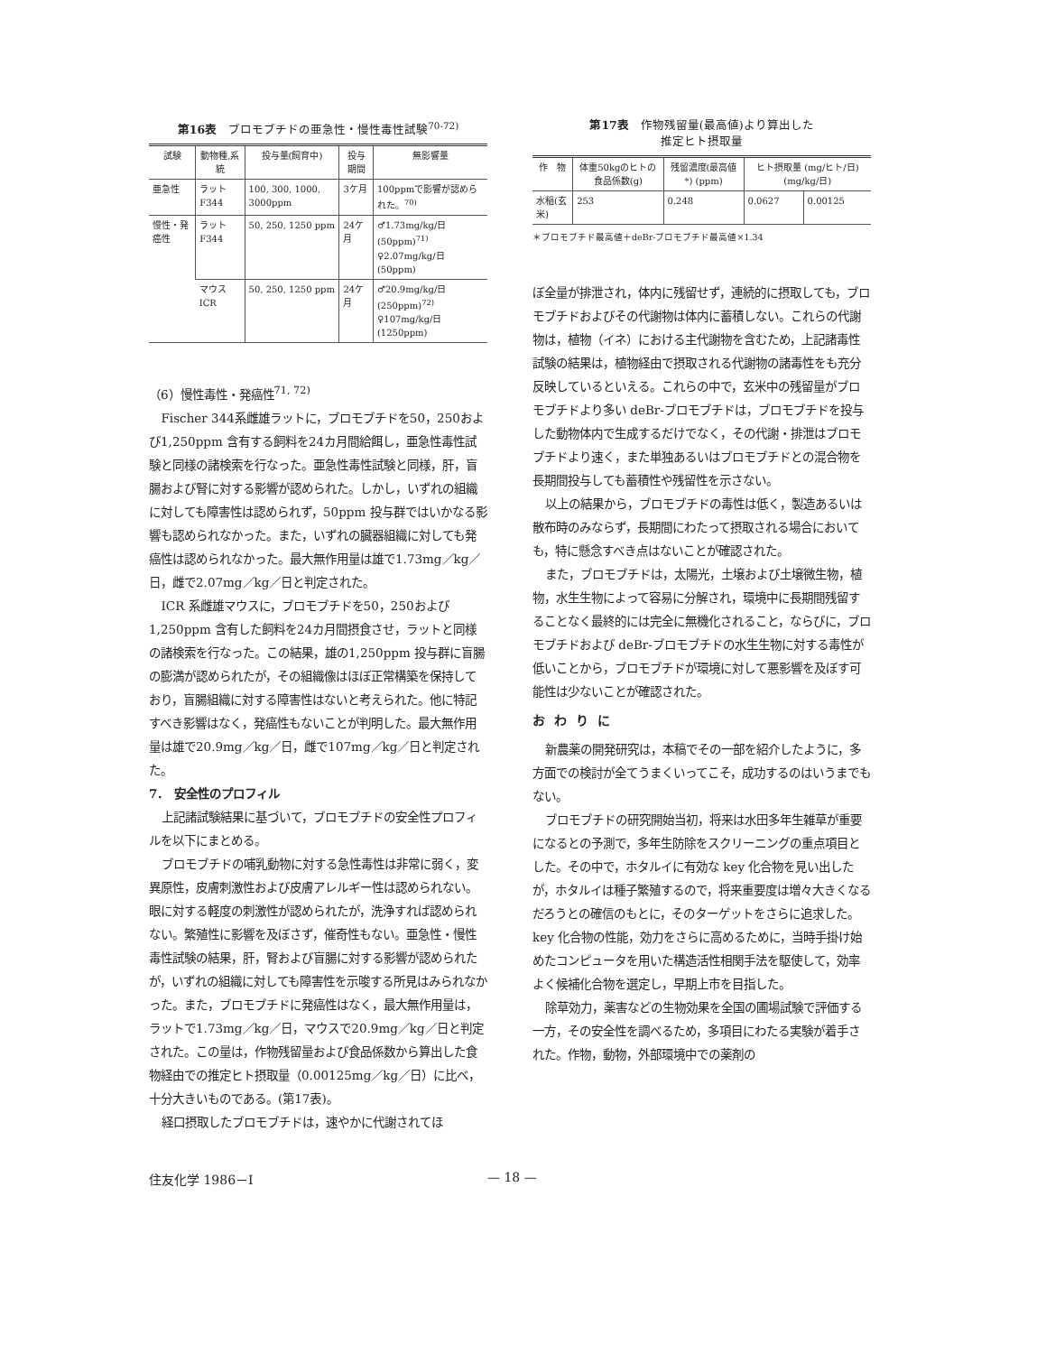第16表　ブロモブチドの亜急性・慢性毒性試験<sup>70-72)</sup>
| 試験 | 動物種,系統 | 投与量(飼育中) | 投与期間 | 無影響量 |
| --- | --- | --- | --- | --- |
| 亜急性 | ラット F344 | 100, 300, 1000, 3000ppm | 3ケ月 | 100ppmで影響が認められた。<sup>70)</sup> |
| 慢性・発癌性 | ラット F344 | 50, 250, 1250 ppm | 24ケ月 | ♂1.73mg/kg/日 (50ppm)<sup>71)</sup> ♀2.07mg/kg/日 (50ppm) |
| | マウス ICR | 50, 250, 1250 ppm | 24ケ月 | ♂20.9mg/kg/日 (250ppm)<sup>72)</sup> ♀107mg/kg/日 (1250ppm) |
（6）慢性毒性・発癌性<sup>71, 72)</sup>
Fischer 344系雌雄ラットに，ブロモブチドを50，250および1,250ppm 含有する飼料を24カ月間給餌し，亜急性毒性試験と同様の諸検索を行なった。亜急性毒性試験と同様，肝，盲腸および腎に対する影響が認められた。しかし，いずれの組織に対しても障害性は認められず，50ppm 投与群ではいかなる影響も認められなかった。また，いずれの臓器組織に対しても発癌性は認められなかった。最大無作用量は雄で1.73mg／kg／日，雌で2.07mg／kg／日と判定された。
ICR 系雌雄マウスに，ブロモブチドを50，250および1,250ppm 含有した飼料を24カ月間摂食させ，ラットと同様の諸検索を行なった。この結果，雄の1,250ppm 投与群に盲腸の膨満が認められたが，その組織像はほぼ正常構築を保持しており，盲腸組織に対する障害性はないと考えられた。他に特記すべき影響はなく，発癌性もないことが判明した。最大無作用量は雄で20.9mg／kg／日，雌で107mg／kg／日と判定された。
7．　安全性のプロフィル
上記諸試験結果に基づいて，ブロモブチドの安全性プロフィルを以下にまとめる。
ブロモブチドの哺乳動物に対する急性毒性は非常に弱く，変異原性，皮膚刺激性および皮膚アレルギー性は認められない。眼に対する軽度の刺激性が認められたが，洗浄すれば認められない。繁殖性に影響を及ぼさず，催奇性もない。亜急性・慢性毒性試験の結果，肝，腎および盲腸に対する影響が認められたが，いずれの組織に対しても障害性を示唆する所見はみられなかった。また，ブロモブチドに発癌性はなく，最大無作用量は，ラットで1.73mg／kg／日，マウスで20.9mg／kg／日と判定された。この量は，作物残留量および食品係数から算出した食物経由での推定ヒト摂取量（0.00125mg／kg／日）に比べ，十分大きいものである。(第17表)。
経口摂取したブロモブチドは，速やかに代謝されてほ
第17表　作物残留量(最高値)より算出した
推定ヒト摂取量
| 作 物 | 体重50kgのヒトの食品係数(g) | 残留濃度(最高値*) (ppm) | ヒト摂取量 (mg/ヒト/日)(mg/kg/日) | |
| --- | --- | --- | --- | --- |
| 水稲(玄米) | 253 | 0.248 | 0.0627 | 0.00125 |
＊ブロモブチド最高値＋deBr-ブロモブチド最高値×1.34
ぼ全量が排泄され，体内に残留せず，連続的に摂取しても，ブロモブチドおよびその代謝物は体内に蓄積しない。これらの代謝物は，植物（イネ）における主代謝物を含むため，上記諸毒性試験の結果は，植物経由で摂取される代謝物の諸毒性をも充分反映しているといえる。これらの中で，玄米中の残留量がブロモブチドより多い deBr-ブロモブチドは，ブロモブチドを投与した動物体内で生成するだけでなく，その代謝・排泄はブロモブチドより速く，また単独あるいはブロモブチドとの混合物を長期間投与しても蓄積性や残留性を示さない。
以上の結果から，ブロモブチドの毒性は低く，製造あるいは散布時のみならず，長期間にわたって摂取される場合においても，特に懸念すべき点はないことが確認された。
また，ブロモブチドは，太陽光，土壌および土壌微生物，植物，水生生物によって容易に分解され，環境中に長期間残留することなく最終的には完全に無機化されること，ならびに，ブロモブチドおよび deBr-ブロモブチドの水生生物に対する毒性が低いことから，ブロモブチドが環境に対して悪影響を及ぼす可能性は少ないことが確認された。
おわりに
新農薬の開発研究は，本稿でその一部を紹介したように，多方面での検討が全てうまくいってこそ，成功するのはいうまでもない。
ブロモブチドの研究開始当初，将来は水田多年生雑草が重要になるとの予測で，多年生防除をスクリーニングの重点項目とした。その中で，ホタルイに有効な key 化合物を見い出したが，ホタルイは種子繁殖するので，将来重要度は増々大きくなるだろうとの確信のもとに，そのターゲットをさらに追求した。key 化合物の性能，効力をさらに高めるために，当時手掛け始めたコンピュータを用いた構造活性相関手法を駆使して，効率よく候補化合物を選定し，早期上市を目指した。
除草効力，薬害などの生物効果を全国の圃場試験で評価する一方，その安全性を調べるため，多項目にわたる実験が着手された。作物，動物，外部環境中での薬剤の
住友化学 1986－Ⅰ — 18 —